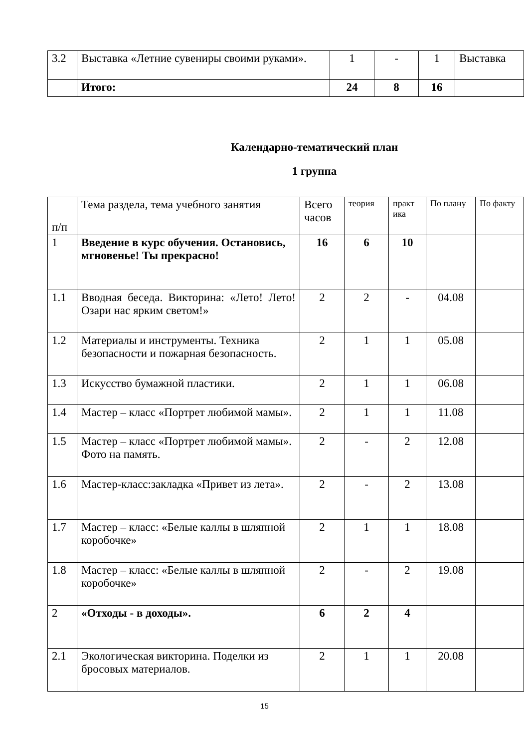| 3.2 | Выставка «Летние сувениры своими руками». | 1 | - | 1 | Выставка |
| | Итого: | 24 | 8 | 16 | |
Календарно-тематический план
1 группа
| п/п | Тема раздела, тема учебного занятия | Всего часов | теория | практ ика | По плану | По факту |
| --- | --- | --- | --- | --- | --- | --- |
| 1 | Введение в курс обучения. Остановись, мгновенье! Ты прекрасно! | 16 | 6 | 10 | | |
| 1.1 | Вводная беседа. Викторина: «Лето! Лето! Озари нас ярким светом!» | 2 | 2 | - | 04.08 | |
| 1.2 | Материалы и инструменты. Техника безопасности и пожарная безопасность. | 2 | 1 | 1 | 05.08 | |
| 1.3 | Искусство бумажной пластики. | 2 | 1 | 1 | 06.08 | |
| 1.4 | Мастер – класс «Портрет любимой мамы». | 2 | 1 | 1 | 11.08 | |
| 1.5 | Мастер – класс «Портрет любимой мамы». Фото на память. | 2 | - | 2 | 12.08 | |
| 1.6 | Мастер-класс:закладка «Привет из лета». | 2 | - | 2 | 13.08 | |
| 1.7 | Мастер – класс: «Белые каллы в шляпной коробочке» | 2 | 1 | 1 | 18.08 | |
| 1.8 | Мастер – класс: «Белые каллы в шляпной коробочке» | 2 | - | 2 | 19.08 | |
| 2 | «Отходы - в доходы». | 6 | 2 | 4 | | |
| 2.1 | Экологическая викторина. Поделки из бросовых материалов. | 2 | 1 | 1 | 20.08 | |
15